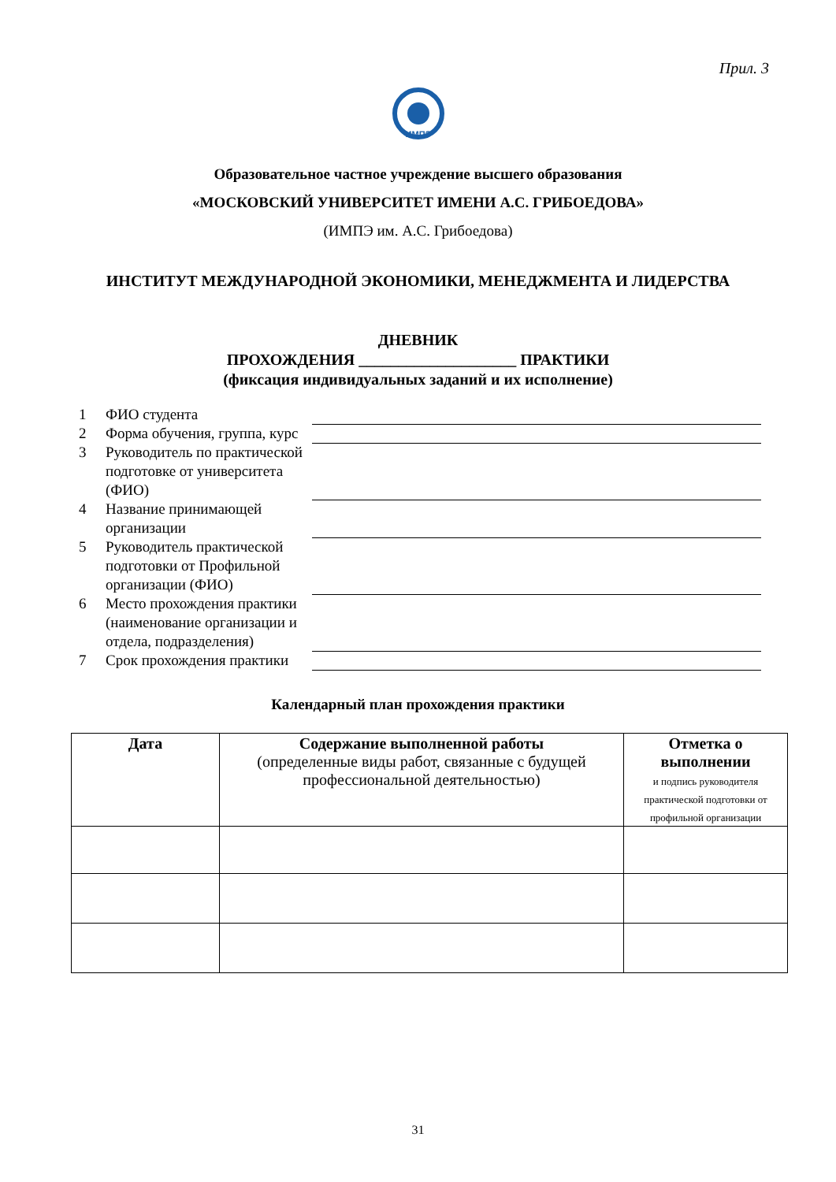Прил. 3
ИМПЭ
Образовательное частное учреждение высшего образования
«МОСКОВСКИЙ УНИВЕРСИТЕТ ИМЕНИ А.С. ГРИБОЕДОВА»
(ИМПЭ им. А.С. Грибоедова)
ИНСТИТУТ МЕЖДУНАРОДНОЙ ЭКОНОМИКИ, МЕНЕДЖМЕНТА И ЛИДЕРСТВА
ДНЕВНИК
ПРОХОЖДЕНИЯ ____________________ ПРАКТИКИ
(фиксация индивидуальных заданий и их исполнение)
| 1 | ФИО студента | |
| 2 | Форма обучения, группа, курс | |
| 3 | Руководитель по практической подготовке от университета (ФИО) | |
| 4 | Название принимающей организации | |
| 5 | Руководитель практической подготовки от Профильной организации (ФИО) | |
| 6 | Место прохождения практики (наименование организации и отдела, подразделения) | |
| 7 | Срок прохождения практики | |
Календарный план прохождения практики
| Дата | Содержание выполненной работы (определенные виды работ, связанные с будущей профессиональной деятельностью) | Отметка о выполнении и подпись руководителя практической подготовки от профильной организации |
| --- | --- | --- |
31